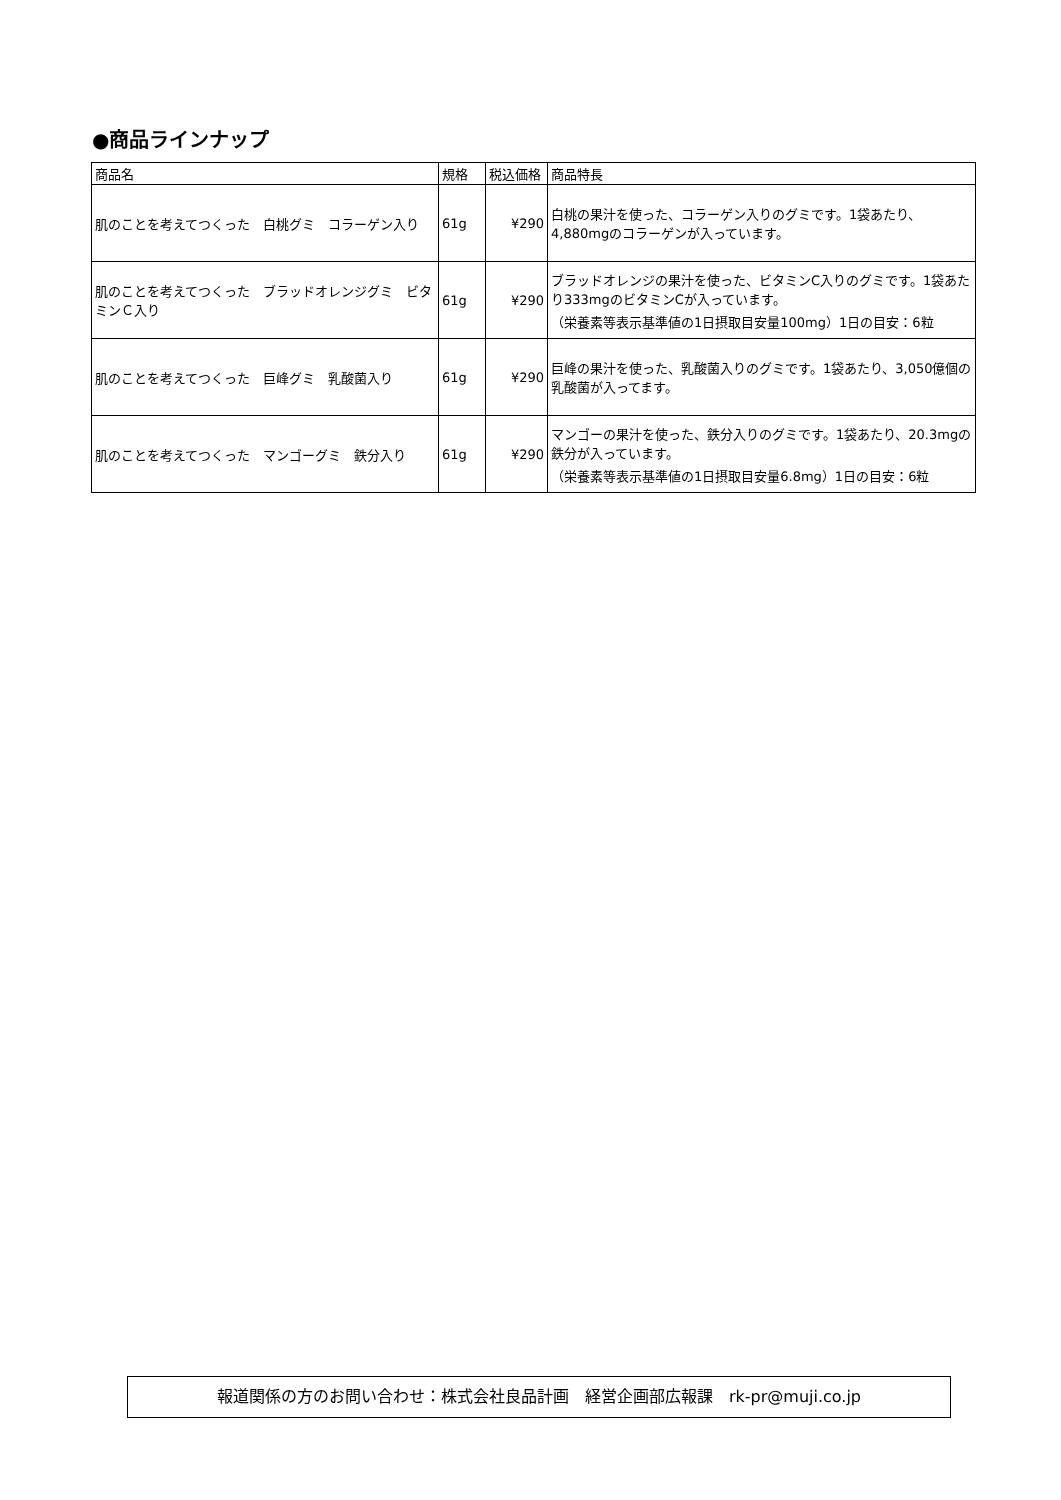●商品ラインナップ
| 商品名 | 規格 | 税込価格 | 商品特長 |
| --- | --- | --- | --- |
| 肌のことを考えてつくった 白桃グミ コラーゲン入り | 61g | ¥290 | 白桃の果汁を使った、コラーゲン入りのグミです。1袋あたり、4,880mgのコラーゲンが入っています。 |
| 肌のことを考えてつくった ブラッドオレンジグミ ビタミンＣ入り | 61g | ¥290 | ブラッドオレンジの果汁を使った、ビタミンC入りのグミです。1袋あたり333mgのビタミンCが入っています。 （栄養素等表示基準値の1日摂取目安量100mg）1日の目安：6粒 |
| 肌のことを考えてつくった 巨峰グミ 乳酸菌入り | 61g | ¥290 | 巨峰の果汁を使った、乳酸菌入りのグミです。1袋あたり、3,050億個の乳酸菌が入ってます。 |
| 肌のことを考えてつくった マンゴーグミ 鉄分入り | 61g | ¥290 | マンゴーの果汁を使った、鉄分入りのグミです。1袋あたり、20.3mgの鉄分が入っています。 （栄養素等表示基準値の1日摂取目安量6.8mg）1日の目安：6粒 |
報道関係の方のお問い合わせ：株式会社良品計画　経営企画部広報課　rk-pr@muji.co.jp